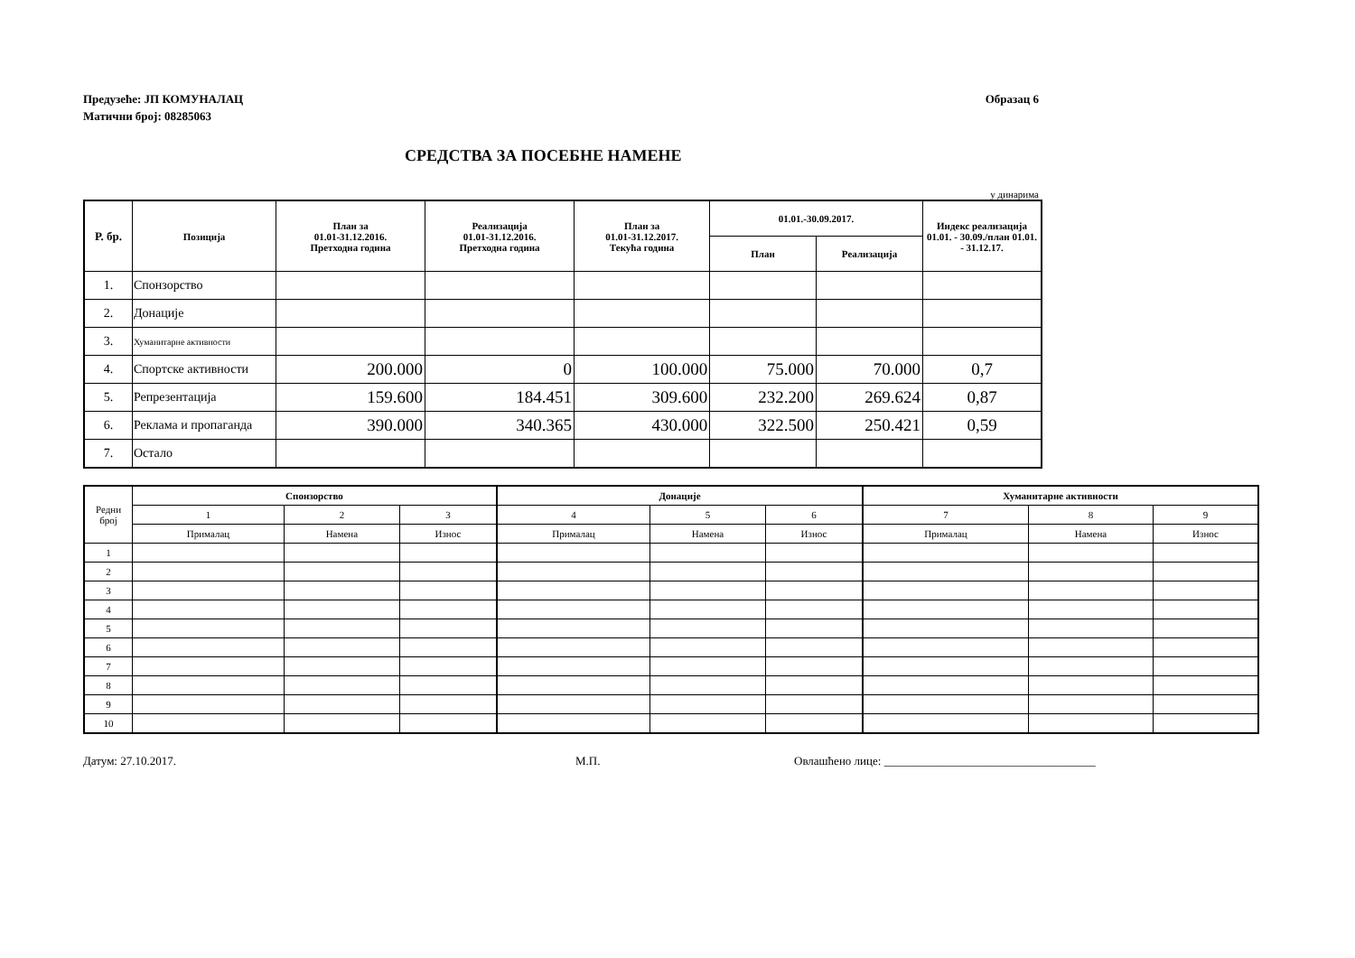Предузеће: ЈП КОМУНАЛАЦ
Матични број: 08285063
Образац 6
СРЕДСТВА ЗА ПОСЕБНЕ НАМЕНЕ
у динарима
| Р. бр. | Позиција | План за 01.01-31.12.2016. Претходна година | Реализација 01.01-31.12.2016. Претходна година | План за 01.01-31.12.2017. Текућа година | 01.01.-30.09.2017. | | Индекс реализација 01.01. - 30.09./план 01.01. - 31.12.17. |
| --- | --- | --- | --- | --- | --- | --- | --- |
| | | | | | План | Реализација | |
| 1. | Спонзорство | | | | | | |
| 2. | Донације | | | | | | |
| 3. | Хуманитарне активности | | | | | | |
| 4. | Спортске активности | 200.000 | 0 | 100.000 | 75.000 | 70.000 | 0,7 |
| 5. | Репрезентација | 159.600 | 184.451 | 309.600 | 232.200 | 269.624 | 0,87 |
| 6. | Реклама и пропаганда | 390.000 | 340.365 | 430.000 | 322.500 | 250.421 | 0,59 |
| 7. | Остало | | | | | | |
| Редни број | Спонзорство | | | Донације | | | Хуманитарне активности | | |
| --- | --- | --- | --- | --- | --- | --- | --- | --- | --- |
| | 1 | 2 | 3 | 4 | 5 | 6 | 7 | 8 | 9 |
| | Прималац | Намена | Износ | Прималац | Намена | Износ | Прималац | Намена | Износ |
| 1 | | | | | | | | | |
| 2 | | | | | | | | | |
| 3 | | | | | | | | | |
| 4 | | | | | | | | | |
| 5 | | | | | | | | | |
| 6 | | | | | | | | | |
| 7 | | | | | | | | | |
| 8 | | | | | | | | | |
| 9 | | | | | | | | | |
| 10 | | | | | | | | | |
Датум: 27.10.2017. М.П. Овлашћено лице: ____________________________________